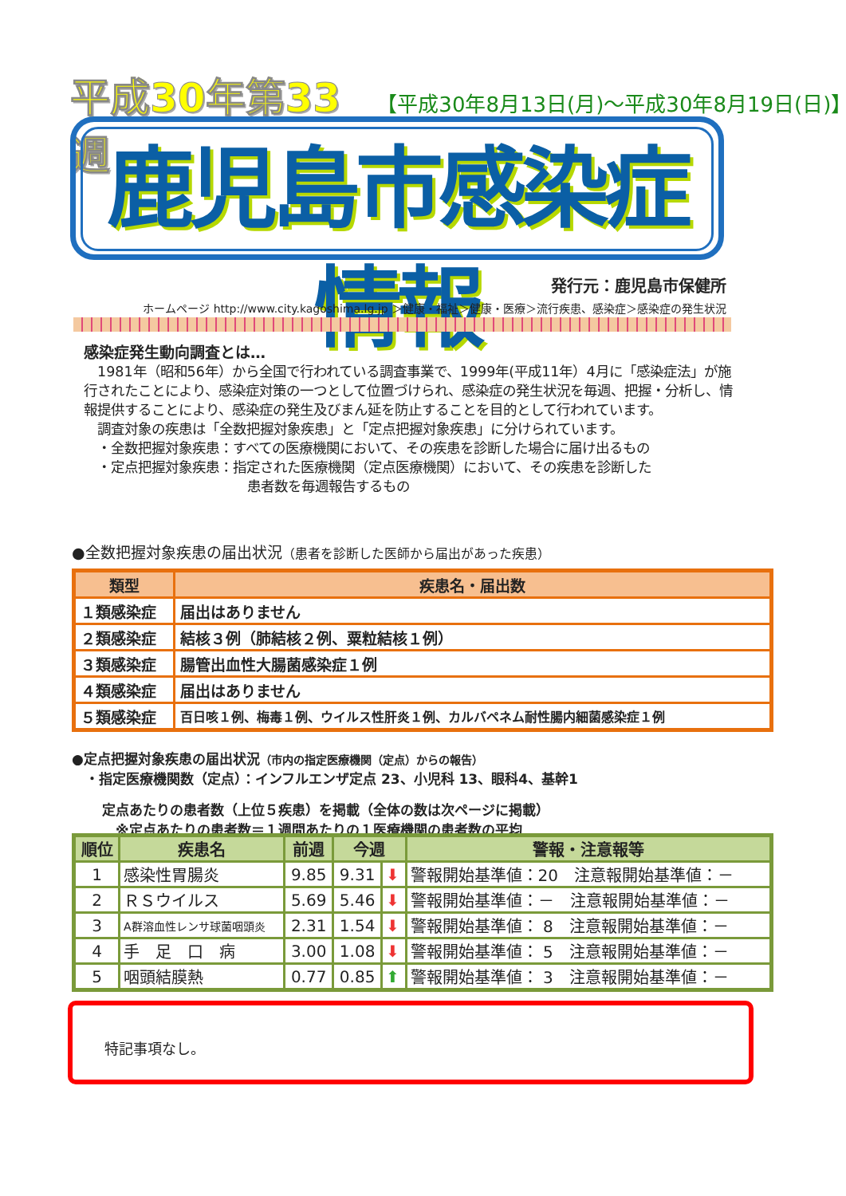平成30年第33週 【平成30年8月13日(月)～平成30年8月19日(日)】
鹿児島市感染症情報
発行元：鹿児島市保健所
ホームページ http://www.city.kagoshima.lg.jp ＞健康・福祉＞健康・医療＞流行疾患、感染症＞感染症の発生状況
感染症発生動向調査とは…
　1981年（昭和56年）から全国で行われている調査事業で、1999年(平成11年）4月に「感染症法」が施行されたことにより、感染症対策の一つとして位置づけられ、感染症の発生状況を毎週、把握・分析し、情報提供することにより、感染症の発生及びまん延を防止することを目的として行われています。
　調査対象の疾患は「全数把握対象疾患」と「定点把握対象疾患」に分けられています。
　・全数把握対象疾患：すべての医療機関において、その疾患を診断した場合に届け出るもの
　・定点把握対象疾患：指定された医療機関（定点医療機関）において、その疾患を診断した
患者数を毎週報告するもの
●全数把握対象疾患の届出状況（患者を診断した医師から届出があった疾患）
| 類型 | 疾患名・届出数 |
| --- | --- |
| １類感染症 | 届出はありません |
| ２類感染症 | 結核３例（肺結核２例、粟粒結核１例） |
| ３類感染症 | 腸管出血性大腸菌感染症１例 |
| ４類感染症 | 届出はありません |
| ５類感染症 | 百日咳１例、梅毒１例、ウイルス性肝炎１例、カルバペネム耐性腸内細菌感染症１例 |
●定点把握対象疾患の届出状況（市内の指定医療機関（定点）からの報告）
　・指定医療機関数（定点）：インフルエンザ定点 23、小児科 13、眼科4、基幹1
定点あたりの患者数（上位５疾患）を掲載（全体の数は次ページに掲載）
　※定点あたりの患者数＝１週間あたりの１医療機関の患者数の平均
| 順位 | 疾患名 | 前週 | 今週 | | 警報・注意報等 |
| --- | --- | --- | --- | --- | --- |
| 1 | 感染性胃腸炎 | 9.85 | 9.31 | ⬇ | 警報開始基準値：20 注意報開始基準値：－ |
| 2 | ＲＳウイルス | 5.69 | 5.46 | ⬇ | 警報開始基準値：－ 注意報開始基準値：－ |
| 3 | A群溶血性レンサ球菌咽頭炎 | 2.31 | 1.54 | ⬇ | 警報開始基準値： 8 注意報開始基準値：－ |
| 4 | 手 足 口 病 | 3.00 | 1.08 | ⬇ | 警報開始基準値： 5 注意報開始基準値：－ |
| 5 | 咽頭結膜熱 | 0.77 | 0.85 | ⬆ | 警報開始基準値： 3 注意報開始基準値：－ |
特記事項なし。